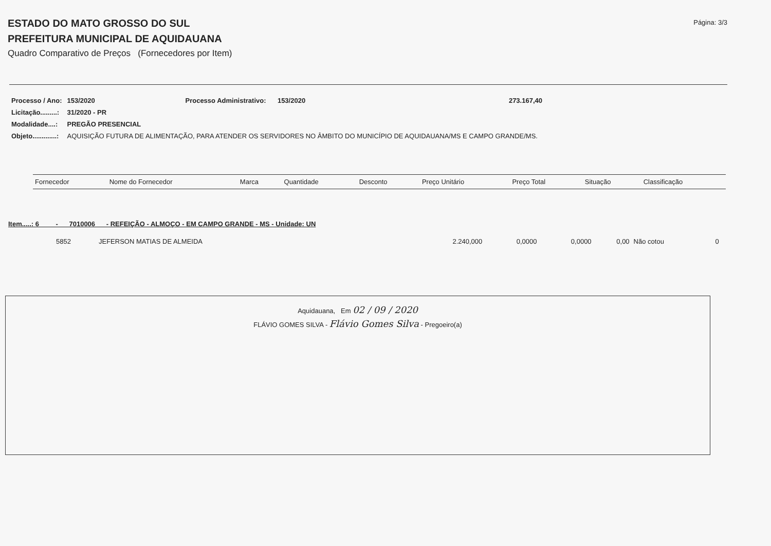ESTADO DO MATO GROSSO DO SUL
PREFEITURA MUNICIPAL DE AQUIDAUANA
Quadro Comparativo de Preços (Fornecedores por Item)
Página: 3/3
| Processo / Ano: | 153/2020 | Processo Administrativo: | 153/2020 | 273.167,40 |
| Licitação.........: | 31/2020 - PR | | | |
| Modalidade....: | PREGÃO PRESENCIAL | | | |
| Objeto.............: | AQUISIÇÃO FUTURA DE ALIMENTAÇÃO, PARA ATENDER OS SERVIDORES NO ÂMBITO DO MUNICÍPIO DE AQUIDAUANA/MS E CAMPO GRANDE/MS. | | | |
| Fornecedor | Nome do Fornecedor | Marca | Quantidade | Desconto | Preço Unitário | Preço Total | Situação | Classificação |
| --- | --- | --- | --- | --- | --- | --- | --- | --- |
Item.....: 6 - 7010006 - REFEIÇÃO - ALMOÇO - EM CAMPO GRANDE - MS - Unidade: UN
| 5852 | JEFERSON MATIAS DE ALMEIDA | 2.240,000 | 0,0000 | 0,0000 | 0,00 | Não cotou | 0 |
Aquidauana, Em 02 / 09 / 2020
FLÁVIO GOMES SILVA - Flávio Gomes Silva - Pregoeiro(a)